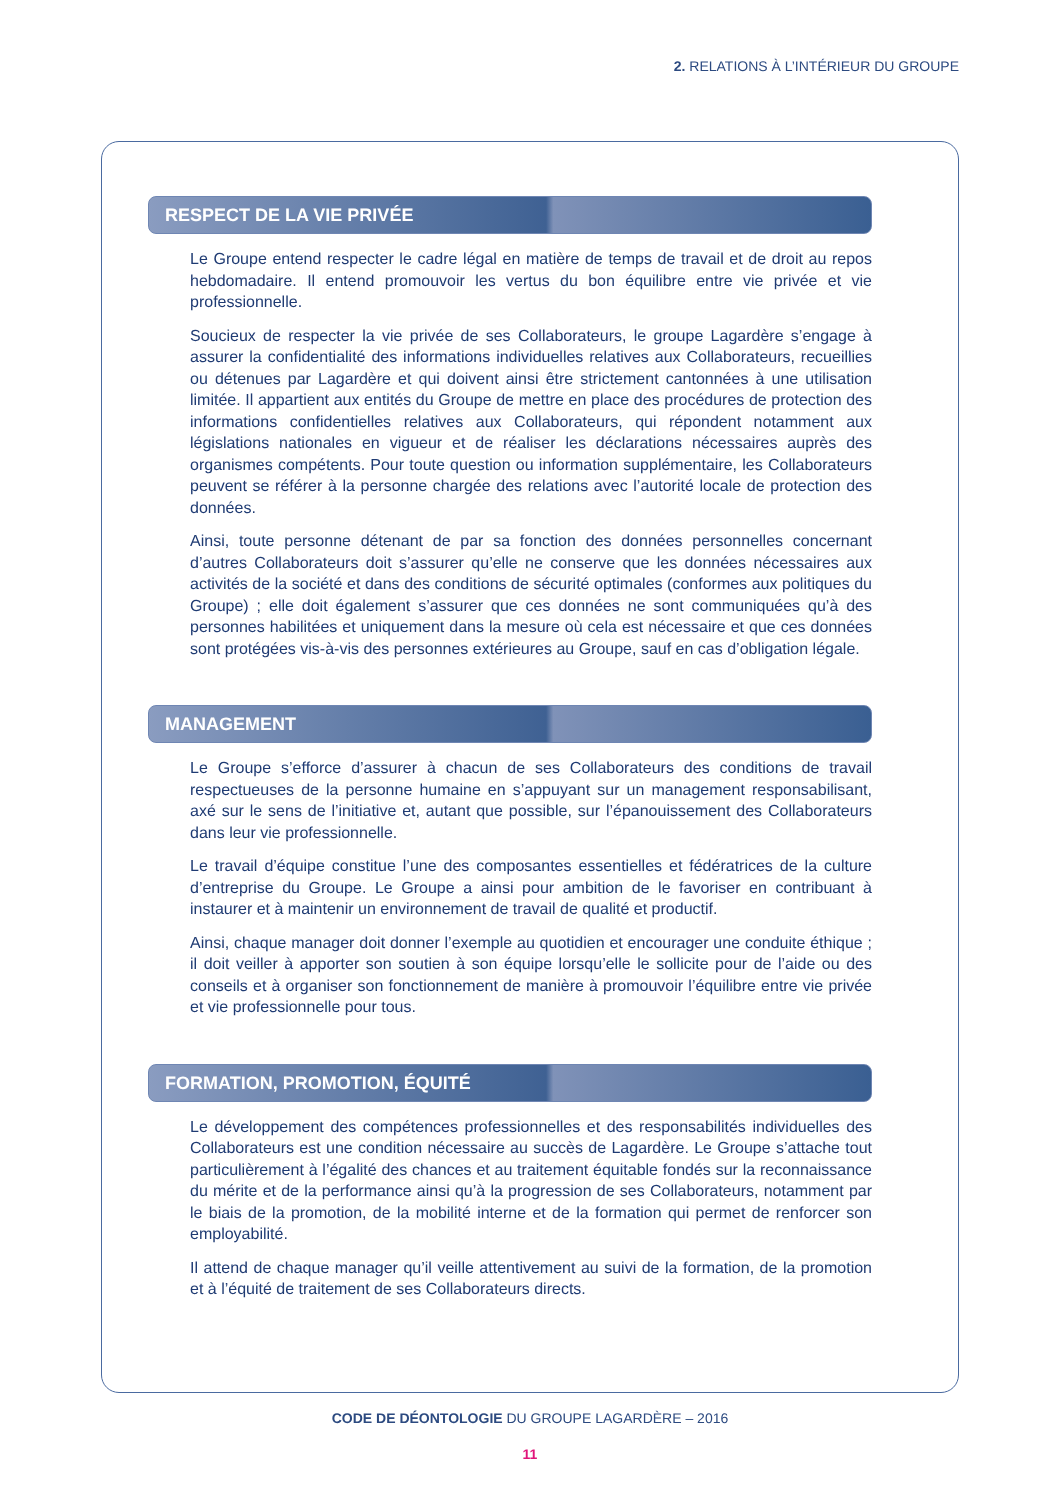2. RELATIONS À L’INTÉRIEUR DU GROUPE
RESPECT DE LA VIE PRIVÉE
Le Groupe entend respecter le cadre légal en matière de temps de travail et de droit au repos hebdomadaire. Il entend promouvoir les vertus du bon équilibre entre vie privée et vie professionnelle.
Soucieux de respecter la vie privée de ses Collaborateurs, le groupe Lagardère s’engage à assurer la confidentialité des informations individuelles relatives aux Collaborateurs, recueillies ou détenues par Lagardère et qui doivent ainsi être strictement cantonnées à une utilisation limitée. Il appartient aux entités du Groupe de mettre en place des procédures de protection des informations confidentielles relatives aux Collaborateurs, qui répondent notamment aux législations nationales en vigueur et de réaliser les déclarations nécessaires auprès des organismes compétents. Pour toute question ou information supplémentaire, les Collaborateurs peuvent se référer à la personne chargée des relations avec l’autorité locale de protection des données.
Ainsi, toute personne détenant de par sa fonction des données personnelles concernant d’autres Collaborateurs doit s’assurer qu’elle ne conserve que les données nécessaires aux activités de la société et dans des conditions de sécurité optimales (conformes aux politiques du Groupe) ; elle doit également s’assurer que ces données ne sont communiquées qu’à des personnes habilitées et uniquement dans la mesure où cela est nécessaire et que ces données sont protégées vis-à-vis des personnes extérieures au Groupe, sauf en cas d’obligation légale.
MANAGEMENT
Le Groupe s’efforce d’assurer à chacun de ses Collaborateurs des conditions de travail respectueuses de la personne humaine en s’appuyant sur un management responsabilisant, axé sur le sens de l’initiative et, autant que possible, sur l’épanouissement des Collaborateurs dans leur vie professionnelle.
Le travail d’équipe constitue l’une des composantes essentielles et fédératrices de la culture d’entreprise du Groupe. Le Groupe a ainsi pour ambition de le favoriser en contribuant à instaurer et à maintenir un environnement de travail de qualité et productif.
Ainsi, chaque manager doit donner l’exemple au quotidien et encourager une conduite éthique ; il doit veiller à apporter son soutien à son équipe lorsqu’elle le sollicite pour de l’aide ou des conseils et à organiser son fonctionnement de manière à promouvoir l’équilibre entre vie privée et vie professionnelle pour tous.
FORMATION, PROMOTION, ÉQUITÉ
Le développement des compétences professionnelles et des responsabilités individuelles des Collaborateurs est une condition nécessaire au succès de Lagardère. Le Groupe s’attache tout particulièrement à l’égalité des chances et au traitement équitable fondés sur la reconnaissance du mérite et de la performance ainsi qu’à la progression de ses Collaborateurs, notamment par le biais de la promotion, de la mobilité interne et de la formation qui permet de renforcer son employabilité.
Il attend de chaque manager qu’il veille attentivement au suivi de la formation, de la promotion et à l’équité de traitement de ses Collaborateurs directs.
CODE DE DÉONTOLOGIE DU GROUPE LAGARDÈRE – 2016
11